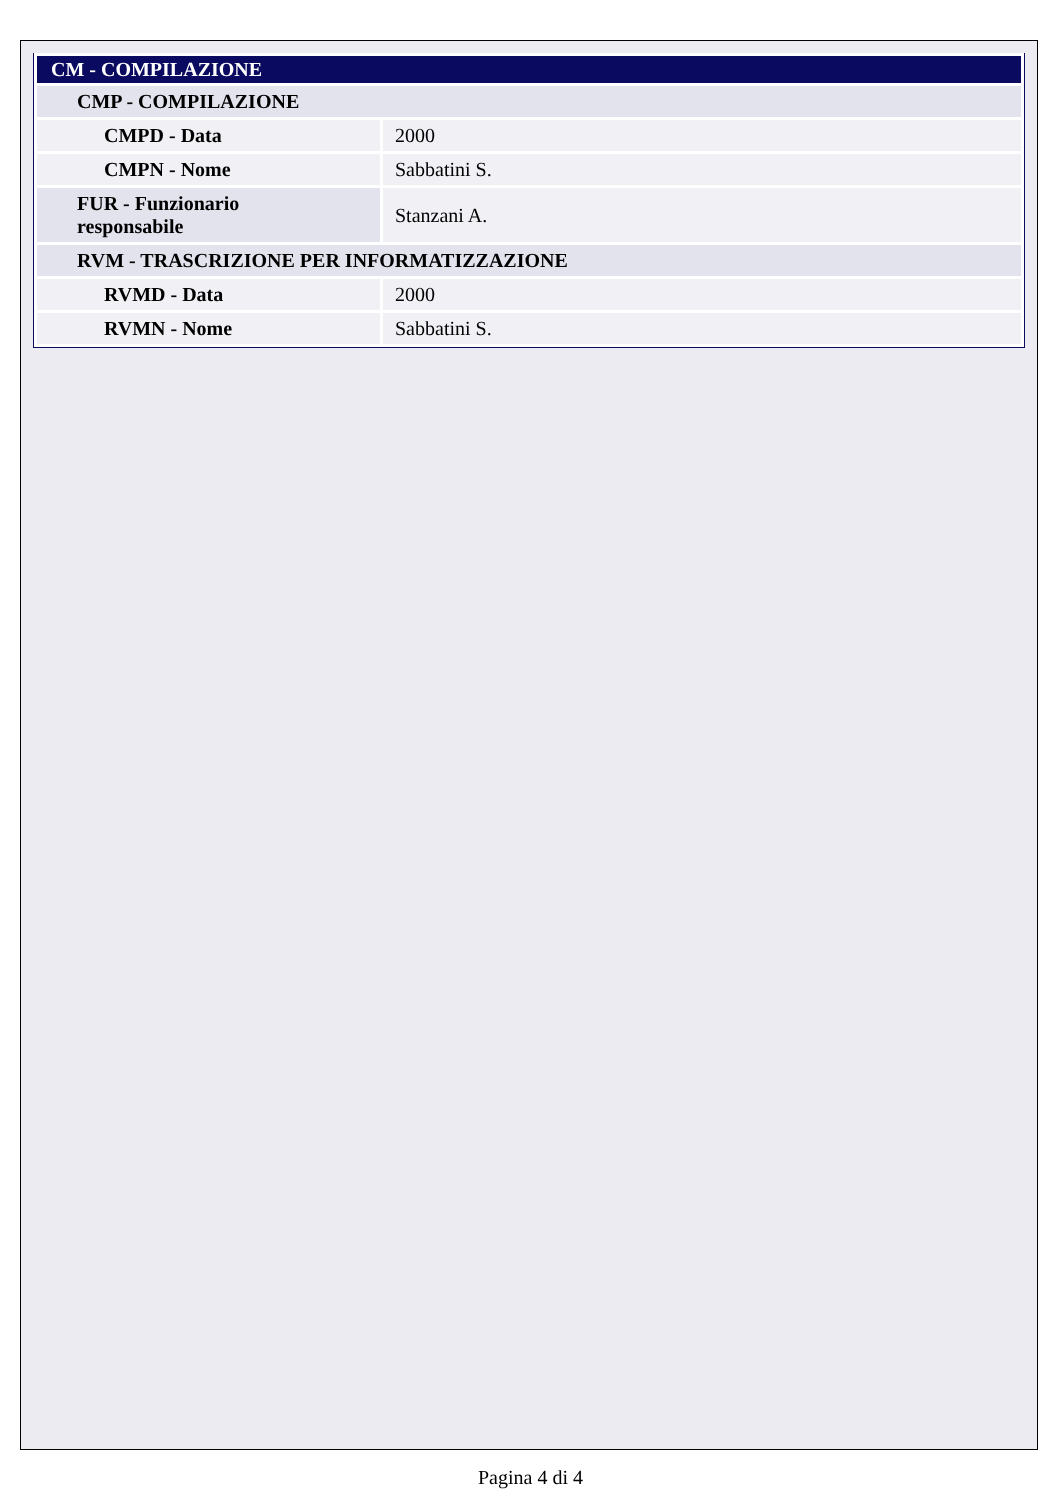| CM - COMPILAZIONE | |
| CMP - COMPILAZIONE | |
| CMPD - Data | 2000 |
| CMPN - Nome | Sabbatini S. |
| FUR - Funzionario responsabile | Stanzani A. |
| RVM - TRASCRIZIONE PER INFORMATIZZAZIONE | |
| RVMD - Data | 2000 |
| RVMN - Nome | Sabbatini S. |
Pagina 4 di 4